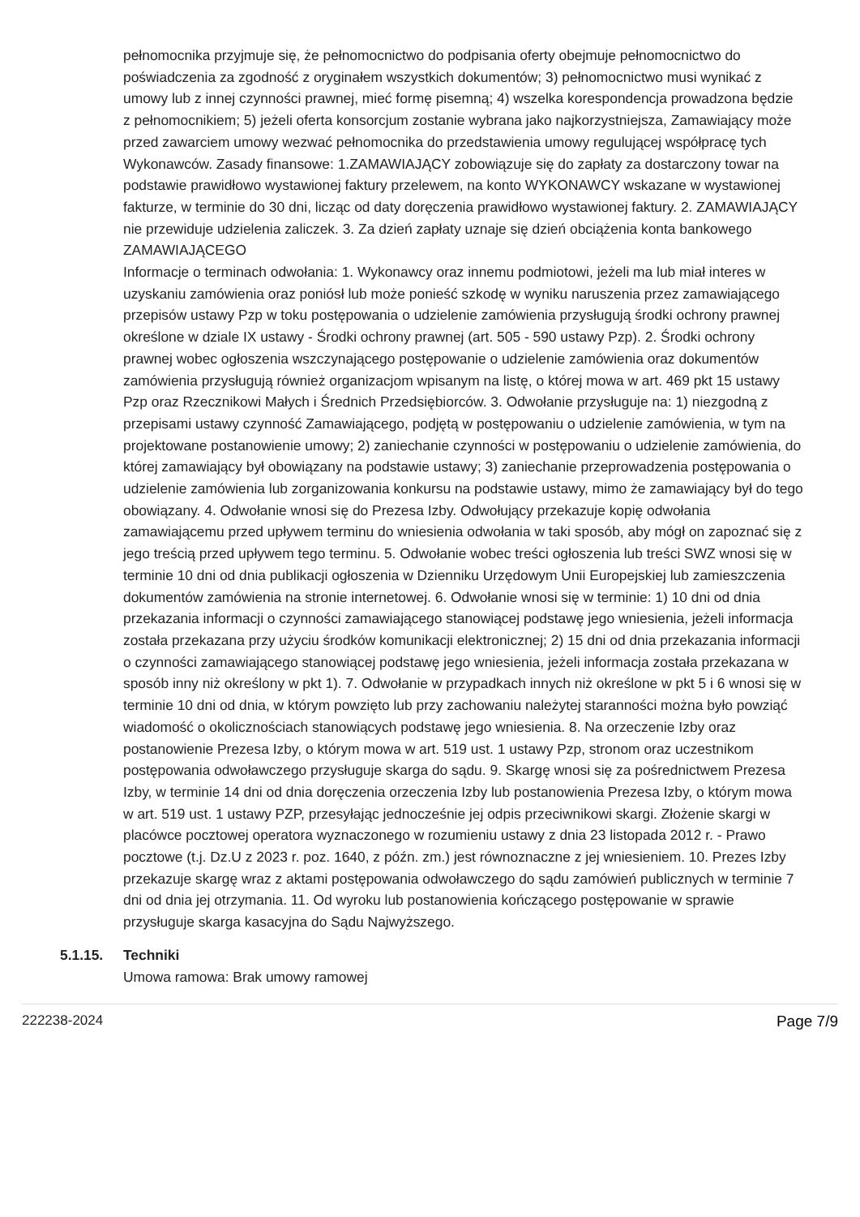pełnomocnika przyjmuje się, że pełnomocnictwo do podpisania oferty obejmuje pełnomocnictwo do poświadczenia za zgodność z oryginałem wszystkich dokumentów; 3) pełnomocnictwo musi wynikać z umowy lub z innej czynności prawnej, mieć formę pisemną; 4) wszelka korespondencja prowadzona będzie z pełnomocnikiem; 5) jeżeli oferta konsorcjum zostanie wybrana jako najkorzystniejsza, Zamawiający może przed zawarciem umowy wezwać pełnomocnika do przedstawienia umowy regulującej współpracę tych Wykonawców. Zasady finansowe: 1.ZAMAWIAJĄCY zobowiązuje się do zapłaty za dostarczony towar na podstawie prawidłowo wystawionej faktury przelewem, na konto WYKONAWCY wskazane w wystawionej fakturze, w terminie do 30 dni, licząc od daty doręczenia prawidłowo wystawionej faktury. 2. ZAMAWIAJĄCY nie przewiduje udzielenia zaliczek. 3. Za dzień zapłaty uznaje się dzień obciążenia konta bankowego ZAMAWIAJĄCEGO
Informacje o terminach odwołania: 1. Wykonawcy oraz innemu podmiotowi, jeżeli ma lub miał interes w uzyskaniu zamówienia oraz poniósł lub może ponieść szkodę w wyniku naruszenia przez zamawiającego przepisów ustawy Pzp w toku postępowania o udzielenie zamówienia przysługują środki ochrony prawnej określone w dziale IX ustawy - Środki ochrony prawnej (art. 505 - 590 ustawy Pzp). 2. Środki ochrony prawnej wobec ogłoszenia wszczynającego postępowanie o udzielenie zamówienia oraz dokumentów zamówienia przysługują również organizacjom wpisanym na listę, o której mowa w art. 469 pkt 15 ustawy Pzp oraz Rzecznikowi Małych i Średnich Przedsiębiorców. 3. Odwołanie przysługuje na: 1) niezgodną z przepisami ustawy czynność Zamawiającego, podjętą w postępowaniu o udzielenie zamówienia, w tym na projektowane postanowienie umowy; 2) zaniechanie czynności w postępowaniu o udzielenie zamówienia, do której zamawiający był obowiązany na podstawie ustawy; 3) zaniechanie przeprowadzenia postępowania o udzielenie zamówienia lub zorganizowania konkursu na podstawie ustawy, mimo że zamawiający był do tego obowiązany. 4. Odwołanie wnosi się do Prezesa Izby. Odwołujący przekazuje kopię odwołania zamawiającemu przed upływem terminu do wniesienia odwołania w taki sposób, aby mógł on zapoznać się z jego treścią przed upływem tego terminu. 5. Odwołanie wobec treści ogłoszenia lub treści SWZ wnosi się w terminie 10 dni od dnia publikacji ogłoszenia w Dzienniku Urzędowym Unii Europejskiej lub zamieszczenia dokumentów zamówienia na stronie internetowej. 6. Odwołanie wnosi się w terminie: 1) 10 dni od dnia przekazania informacji o czynności zamawiającego stanowiącej podstawę jego wniesienia, jeżeli informacja została przekazana przy użyciu środków komunikacji elektronicznej; 2) 15 dni od dnia przekazania informacji o czynności zamawiającego stanowiącej podstawę jego wniesienia, jeżeli informacja została przekazana w sposób inny niż określony w pkt 1). 7. Odwołanie w przypadkach innych niż określone w pkt 5 i 6 wnosi się w terminie 10 dni od dnia, w którym powzięto lub przy zachowaniu należytej staranności można było powziąć wiadomość o okolicznościach stanowiących podstawę jego wniesienia. 8. Na orzeczenie Izby oraz postanowienie Prezesa Izby, o którym mowa w art. 519 ust. 1 ustawy Pzp, stronom oraz uczestnikom postępowania odwoławczego przysługuje skarga do sądu. 9. Skargę wnosi się za pośrednictwem Prezesa Izby, w terminie 14 dni od dnia doręczenia orzeczenia Izby lub postanowienia Prezesa Izby, o którym mowa w art. 519 ust. 1 ustawy PZP, przesyłając jednocześnie jej odpis przeciwnikowi skargi. Złożenie skargi w placówce pocztowej operatora wyznaczonego w rozumieniu ustawy z dnia 23 listopada 2012 r. - Prawo pocztowe (t.j. Dz.U z 2023 r. poz. 1640, z późn. zm.) jest równoznaczne z jej wniesieniem. 10. Prezes Izby przekazuje skargę wraz z aktami postępowania odwoławczego do sądu zamówień publicznych w terminie 7 dni od dnia jej otrzymania. 11. Od wyroku lub postanowienia kończącego postępowanie w sprawie przysługuje skarga kasacyjna do Sądu Najwyższego.
5.1.15. Techniki
Umowa ramowa: Brak umowy ramowej
222238-2024 Page 7/9